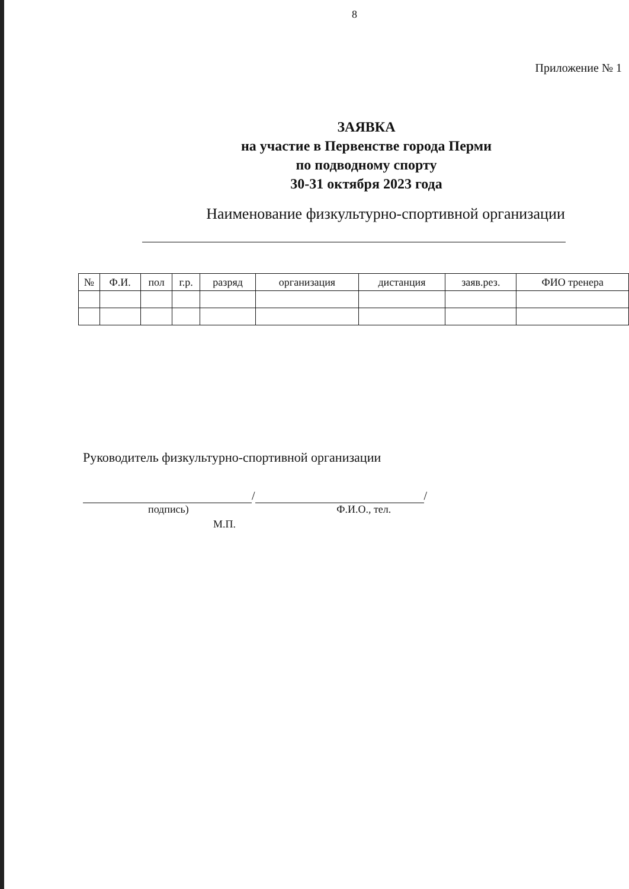8
Приложение № 1
ЗАЯВКА
на участие в Первенстве города Перми
по подводному спорту
30-31 октября 2023 года
Наименование физкультурно-спортивной организации
| № | Ф.И. | пол | г.р. | разряд | организация | дистанция | заяв.рез. | ФИО тренера |
| --- | --- | --- | --- | --- | --- | --- | --- | --- |
Руководитель физкультурно-спортивной организации
/ /
подпись) Ф.И.О., тел.
М.П.